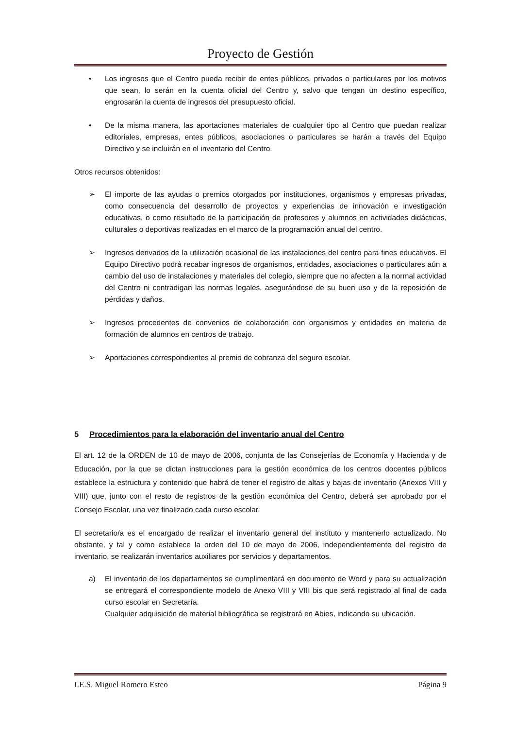Proyecto de Gestión
• Los ingresos que el Centro pueda recibir de entes públicos, privados o particulares por los motivos que sean, lo serán en la cuenta oficial del Centro y, salvo que tengan un destino específico, engrosarán la cuenta de ingresos del presupuesto oficial.
• De la misma manera, las aportaciones materiales de cualquier tipo al Centro que puedan realizar editoriales, empresas, entes públicos, asociaciones o particulares se harán a través del Equipo Directivo y se incluirán en el inventario del Centro.
Otros recursos obtenidos:
➢ El importe de las ayudas o premios otorgados por instituciones, organismos y empresas privadas, como consecuencia del desarrollo de proyectos y experiencias de innovación e investigación educativas, o como resultado de la participación de profesores y alumnos en actividades didácticas, culturales o deportivas realizadas en el marco de la programación anual del centro.
➢ Ingresos derivados de la utilización ocasional de las instalaciones del centro para fines educativos. El Equipo Directivo podrá recabar ingresos de organismos, entidades, asociaciones o particulares aún a cambio del uso de instalaciones y materiales del colegio, siempre que no afecten a la normal actividad del Centro ni contradigan las normas legales, asegurándose de su buen uso y de la reposición de pérdidas y daños.
➢ Ingresos procedentes de convenios de colaboración con organismos y entidades en materia de formación de alumnos en centros de trabajo.
➢ Aportaciones correspondientes al premio de cobranza del seguro escolar.
5 Procedimientos para la elaboración del inventario anual del Centro
El art. 12 de la ORDEN de 10 de mayo de 2006, conjunta de las Consejerías de Economía y Hacienda y de Educación, por la que se dictan instrucciones para la gestión económica de los centros docentes públicos establece la estructura y contenido que habrá de tener el registro de altas y bajas de inventario (Anexos VIII y VIII) que, junto con el resto de registros de la gestión económica del Centro, deberá ser aprobado por el Consejo Escolar, una vez finalizado cada curso escolar.
El secretario/a es el encargado de realizar el inventario general del instituto y mantenerlo actualizado. No obstante, y tal y como establece la orden del 10 de mayo de 2006, independientemente del registro de inventario, se realizarán inventarios auxiliares por servicios y departamentos.
a) El inventario de los departamentos se cumplimentará en documento de Word y para su actualización se entregará el correspondiente modelo de Anexo VIII y VIII bis que será registrado al final de cada curso escolar en Secretaría.
Cualquier adquisición de material bibliográfica se registrará en Abies, indicando su ubicación.
I.E.S. Miguel Romero Esteo Página 9